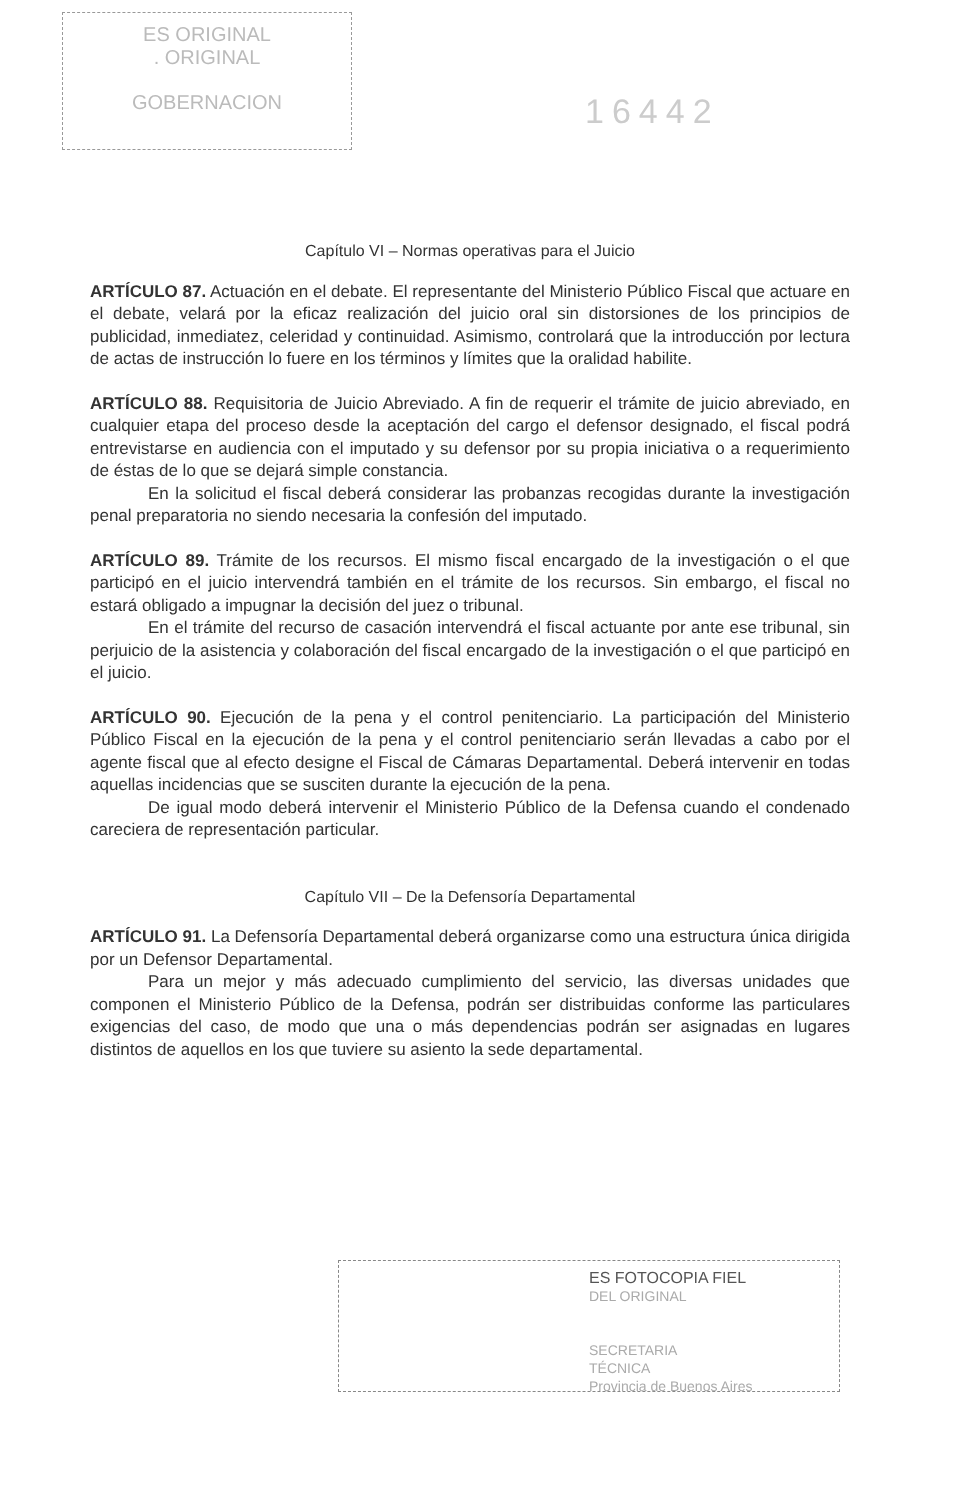ES ORIGINAL
. ORIGINAL
GOBERNACION
16442
Capítulo VI – Normas operativas para el Juicio
ARTÍCULO 87. Actuación en el debate. El representante del Ministerio Público Fiscal que actuare en el debate, velará por la eficaz realización del juicio oral sin distorsiones de los principios de publicidad, inmediatez, celeridad y continuidad. Asimismo, controlará que la introducción por lectura de actas de instrucción lo fuere en los términos y límites que la oralidad habilite.
ARTÍCULO 88. Requisitoria de Juicio Abreviado. A fin de requerir el trámite de juicio abreviado, en cualquier etapa del proceso desde la aceptación del cargo el defensor designado, el fiscal podrá entrevistarse en audiencia con el imputado y su defensor por su propia iniciativa o a requerimiento de éstas de lo que se dejará simple constancia.
En la solicitud el fiscal deberá considerar las probanzas recogidas durante la investigación penal preparatoria no siendo necesaria la confesión del imputado.
ARTÍCULO 89. Trámite de los recursos. El mismo fiscal encargado de la investigación o el que participó en el juicio intervendrá también en el trámite de los recursos. Sin embargo, el fiscal no estará obligado a impugnar la decisión del juez o tribunal.
En el trámite del recurso de casación intervendrá el fiscal actuante por ante ese tribunal, sin perjuicio de la asistencia y colaboración del fiscal encargado de la investigación o el que participó en el juicio.
ARTÍCULO 90. Ejecución de la pena y el control penitenciario. La participación del Ministerio Público Fiscal en la ejecución de la pena y el control penitenciario serán llevadas a cabo por el agente fiscal que al efecto designe el Fiscal de Cámaras Departamental. Deberá intervenir en todas aquellas incidencias que se susciten durante la ejecución de la pena.
De igual modo deberá intervenir el Ministerio Público de la Defensa cuando el condenado careciera de representación particular.
Capítulo VII – De la Defensoría Departamental
ARTÍCULO 91. La Defensoría Departamental deberá organizarse como una estructura única dirigida por un Defensor Departamental.
Para un mejor y más adecuado cumplimiento del servicio, las diversas unidades que componen el Ministerio Público de la Defensa, podrán ser distribuidas conforme las particulares exigencias del caso, de modo que una o más dependencias podrán ser asignadas en lugares distintos de aquellos en los que tuviere su asiento la sede departamental.
ES FOTOCOPIA FIEL
DEL ORIGINAL
SECRETARIA
TÉCNICA
Provincia de Buenos Aires